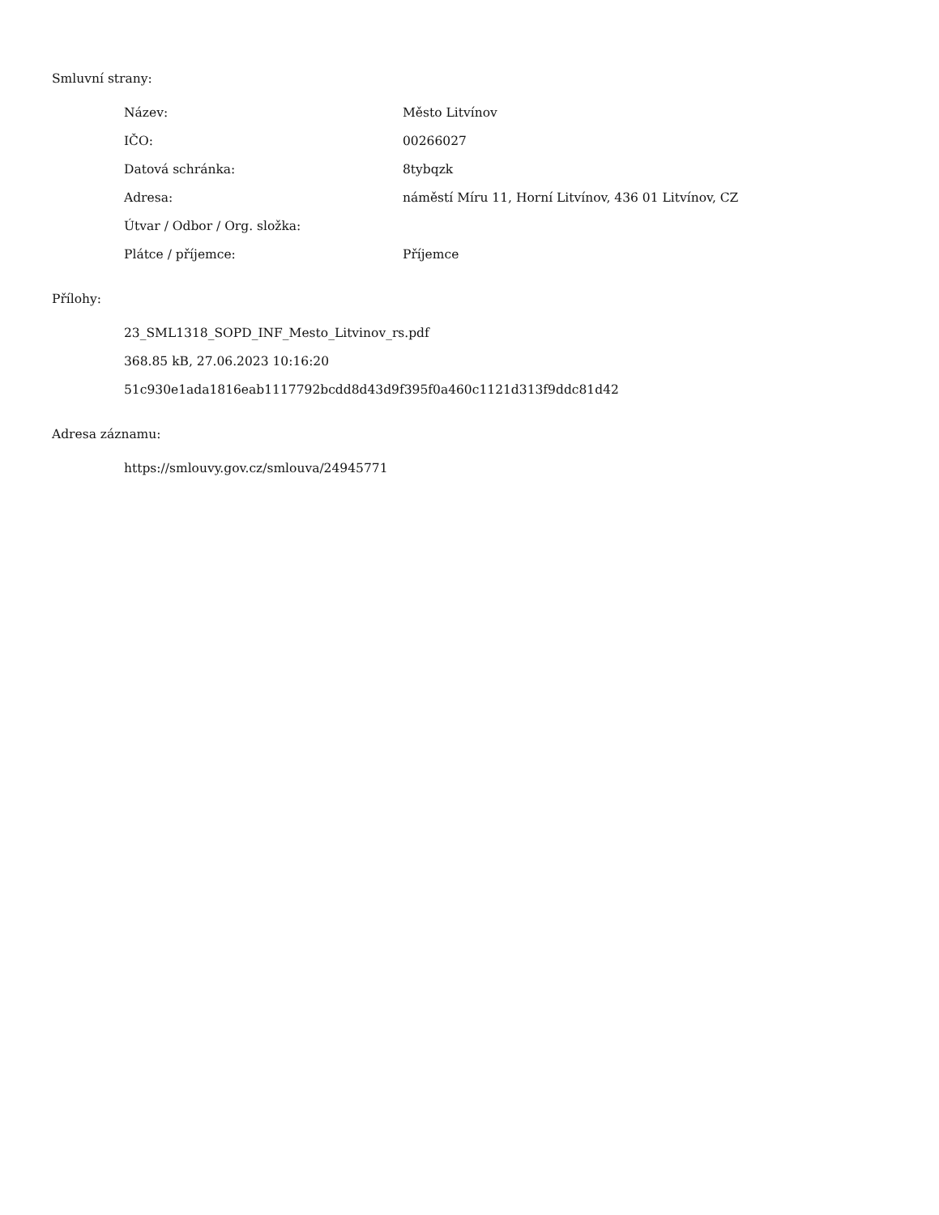Smluvní strany:
| Název: | Město Litvínov |
| IČO: | 00266027 |
| Datová schránka: | 8tybqzk |
| Adresa: | náměstí Míru 11, Horní Litvínov, 436 01 Litvínov, CZ |
| Útvar / Odbor / Org. složka: | |
| Plátce / příjemce: | Příjemce |
Přílohy:
23_SML1318_SOPD_INF_Mesto_Litvinov_rs.pdf
368.85 kB, 27.06.2023 10:16:20
51c930e1ada1816eab1117792bcdd8d43d9f395f0a460c1121d313f9ddc81d42
Adresa záznamu:
https://smlouvy.gov.cz/smlouva/24945771